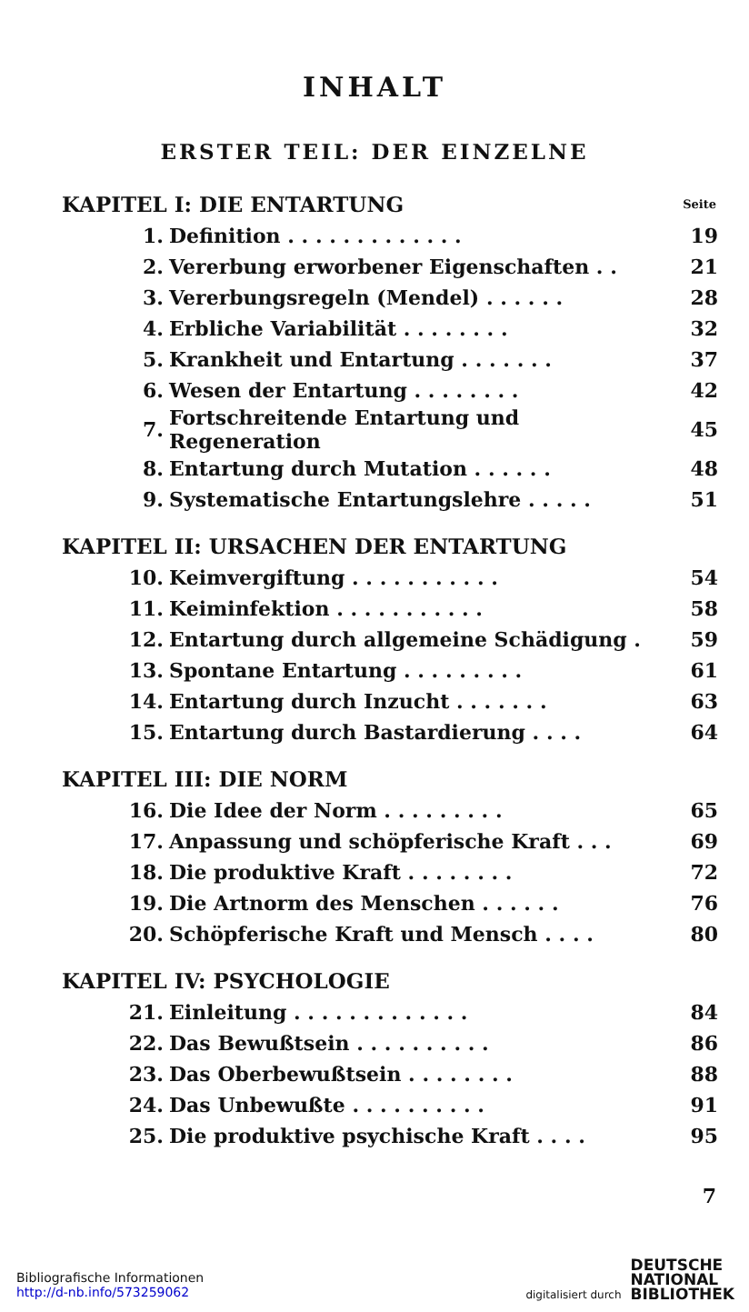INHALT
ERSTER TEIL: DER EINZELNE
KAPITEL I: DIE ENTARTUNG Seite
| 1. | Definition . . . . . . . . . . . . . | 19 |
| 2. | Vererbung erworbener Eigenschaften . . | 21 |
| 3. | Vererbungsregeln (Mendel) . . . . . . | 28 |
| 4. | Erbliche Variabilität . . . . . . . . | 32 |
| 5. | Krankheit und Entartung . . . . . . . | 37 |
| 6. | Wesen der Entartung . . . . . . . . | 42 |
| 7. | Fortschreitende Entartung und Regeneration | 45 |
| 8. | Entartung durch Mutation . . . . . . | 48 |
| 9. | Systematische Entartungslehre . . . . . | 51 |
KAPITEL II: URSACHEN DER ENTARTUNG
| 10. | Keimvergiftung . . . . . . . . . . . | 54 |
| 11. | Keiminfektion . . . . . . . . . . . | 58 |
| 12. | Entartung durch allgemeine Schädigung . | 59 |
| 13. | Spontane Entartung . . . . . . . . . | 61 |
| 14. | Entartung durch Inzucht . . . . . . . | 63 |
| 15. | Entartung durch Bastardierung . . . . | 64 |
KAPITEL III: DIE NORM
| 16. | Die Idee der Norm . . . . . . . . . | 65 |
| 17. | Anpassung und schöpferische Kraft . . . | 69 |
| 18. | Die produktive Kraft . . . . . . . . | 72 |
| 19. | Die Artnorm des Menschen . . . . . . | 76 |
| 20. | Schöpferische Kraft und Mensch . . . . | 80 |
KAPITEL IV: PSYCHOLOGIE
| 21. | Einleitung . . . . . . . . . . . . . | 84 |
| 22. | Das Bewußtsein . . . . . . . . . . | 86 |
| 23. | Das Oberbewußtsein . . . . . . . . | 88 |
| 24. | Das Unbewußte . . . . . . . . . . | 91 |
| 25. | Die produktive psychische Kraft . . . . | 95 |
7
Bibliografische Informationen
http://d-nb.info/573259062
digitalisiert durch DEUTSCHE
NATIONAL
BIBLIOTHEK